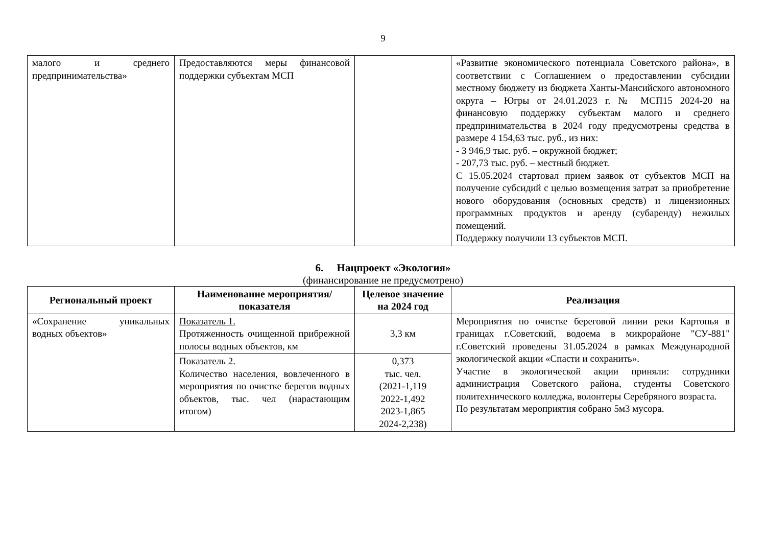9
| малого и среднего предпринимательства» | Предоставляются меры финансовой поддержки субъектам МСП | | «Развитие экономического потенциала Советского района», в соответствии с Соглашением о предоставлении субсидии местному бюджету из бюджета Ханты-Мансийского автономного округа – Югры от 24.01.2023 г. № МСП15 2024-20 на финансовую поддержку субъектам малого и среднего предпринимательства в 2024 году предусмотрены средства в размере 4 154,63 тыс. руб., из них: - 3 946,9 тыс. руб. – окружной бюджет; - 207,73 тыс. руб. – местный бюджет. С 15.05.2024 стартовал прием заявок от субъектов МСП на получение субсидий с целью возмещения затрат за приобретение нового оборудования (основных средств) и лицензионных программных продуктов и аренду (субаренду) нежилых помещений. Поддержку получили 13 субъектов МСП. |
6. Нацпроект «Экология»
(финансирование не предусмотрено)
| Региональный проект | Наименование мероприятия/показателя | Целевое значение на 2024 год | Реализация |
| --- | --- | --- | --- |
| «Сохранение уникальных водных объектов» | Показатель 1. Протяженность очищенной прибрежной полосы водных объектов, км | 3,3 км | Мероприятия по очистке береговой линии реки Картопья в границах г.Советский, водоема в микрорайоне "СУ-881" г.Советский проведены 31.05.2024 в рамках Международной экологической акции «Спасти и сохранить». Участие в экологической акции приняли: сотрудники администрация Советского района, студенты Советского политехнического колледжа, волонтеры Серебряного возраста. По результатам мероприятия собрано 5м3 мусора. |
| | Показатель 2. Количество населения, вовлеченного в мероприятия по очистке берегов водных объектов, тыс. чел (нарастающим итогом) | 0,373 тыс. чел. (2021-1,119 2022-1,492 2023-1,865 2024-2,238) | |